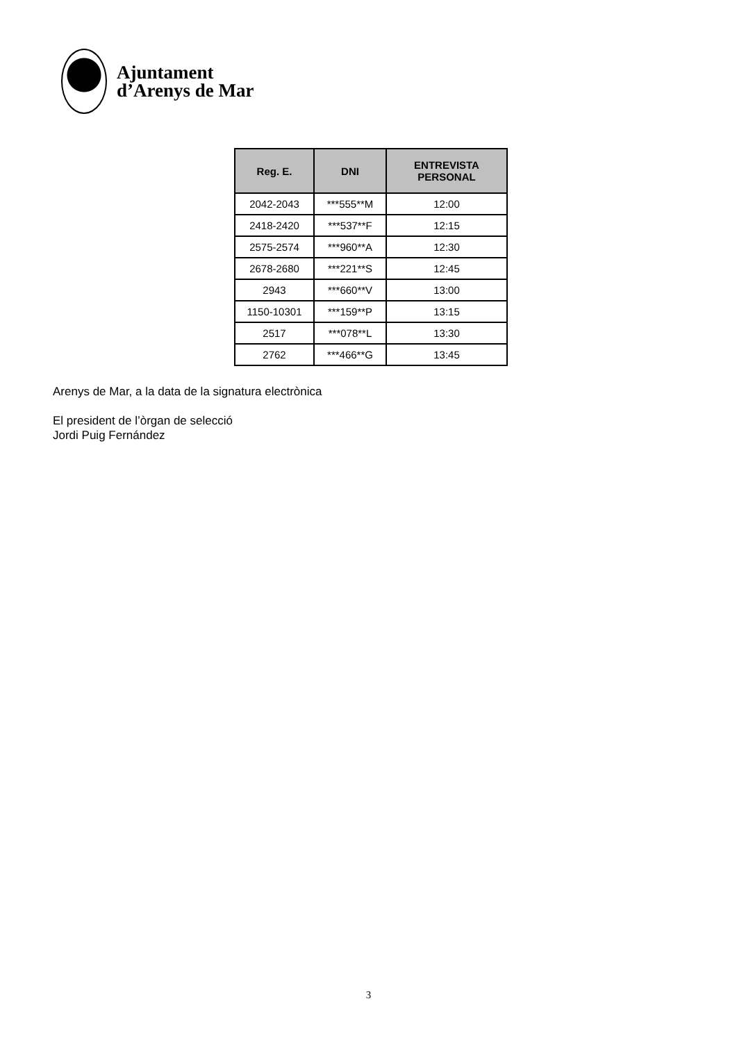Ajuntament
d’Arenys de Mar
| Reg. E. | DNI | ENTREVISTA PERSONAL |
| --- | --- | --- |
| 2042-2043 | ***555**M | 12:00 |
| 2418-2420 | ***537**F | 12:15 |
| 2575-2574 | ***960**A | 12:30 |
| 2678-2680 | ***221**S | 12:45 |
| 2943 | ***660**V | 13:00 |
| 1150-10301 | ***159**P | 13:15 |
| 2517 | ***078**L | 13:30 |
| 2762 | ***466**G | 13:45 |
Arenys de Mar, a la data de la signatura electrònica
El president de l’òrgan de selecció
Jordi Puig Fernández
3